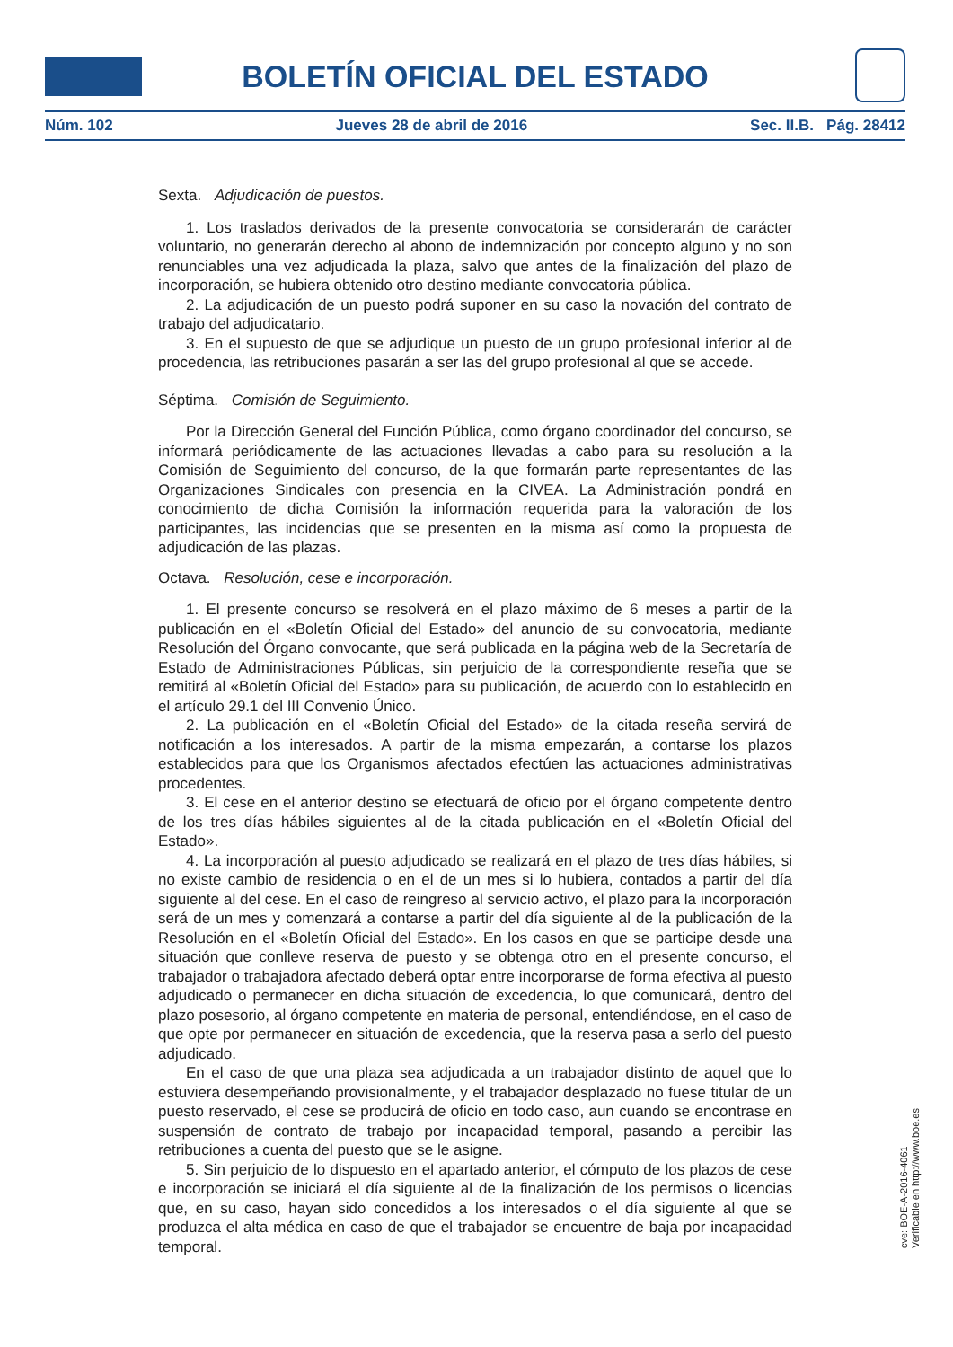BOLETÍN OFICIAL DEL ESTADO
Núm. 102 Jueves 28 de abril de 2016 Sec. II.B. Pág. 28412
Sexta. Adjudicación de puestos.
1. Los traslados derivados de la presente convocatoria se considerarán de carácter voluntario, no generarán derecho al abono de indemnización por concepto alguno y no son renunciables una vez adjudicada la plaza, salvo que antes de la finalización del plazo de incorporación, se hubiera obtenido otro destino mediante convocatoria pública.
2. La adjudicación de un puesto podrá suponer en su caso la novación del contrato de trabajo del adjudicatario.
3. En el supuesto de que se adjudique un puesto de un grupo profesional inferior al de procedencia, las retribuciones pasarán a ser las del grupo profesional al que se accede.
Séptima. Comisión de Seguimiento.
Por la Dirección General del Función Pública, como órgano coordinador del concurso, se informará periódicamente de las actuaciones llevadas a cabo para su resolución a la Comisión de Seguimiento del concurso, de la que formarán parte representantes de las Organizaciones Sindicales con presencia en la CIVEA. La Administración pondrá en conocimiento de dicha Comisión la información requerida para la valoración de los participantes, las incidencias que se presenten en la misma así como la propuesta de adjudicación de las plazas.
Octava. Resolución, cese e incorporación.
1. El presente concurso se resolverá en el plazo máximo de 6 meses a partir de la publicación en el «Boletín Oficial del Estado» del anuncio de su convocatoria, mediante Resolución del Órgano convocante, que será publicada en la página web de la Secretaría de Estado de Administraciones Públicas, sin perjuicio de la correspondiente reseña que se remitirá al «Boletín Oficial del Estado» para su publicación, de acuerdo con lo establecido en el artículo 29.1 del III Convenio Único.
2. La publicación en el «Boletín Oficial del Estado» de la citada reseña servirá de notificación a los interesados. A partir de la misma empezarán, a contarse los plazos establecidos para que los Organismos afectados efectúen las actuaciones administrativas procedentes.
3. El cese en el anterior destino se efectuará de oficio por el órgano competente dentro de los tres días hábiles siguientes al de la citada publicación en el «Boletín Oficial del Estado».
4. La incorporación al puesto adjudicado se realizará en el plazo de tres días hábiles, si no existe cambio de residencia o en el de un mes si lo hubiera, contados a partir del día siguiente al del cese. En el caso de reingreso al servicio activo, el plazo para la incorporación será de un mes y comenzará a contarse a partir del día siguiente al de la publicación de la Resolución en el «Boletín Oficial del Estado». En los casos en que se participe desde una situación que conlleve reserva de puesto y se obtenga otro en el presente concurso, el trabajador o trabajadora afectado deberá optar entre incorporarse de forma efectiva al puesto adjudicado o permanecer en dicha situación de excedencia, lo que comunicará, dentro del plazo posesorio, al órgano competente en materia de personal, entendiéndose, en el caso de que opte por permanecer en situación de excedencia, que la reserva pasa a serlo del puesto adjudicado.
En el caso de que una plaza sea adjudicada a un trabajador distinto de aquel que lo estuviera desempeñando provisionalmente, y el trabajador desplazado no fuese titular de un puesto reservado, el cese se producirá de oficio en todo caso, aun cuando se encontrase en suspensión de contrato de trabajo por incapacidad temporal, pasando a percibir las retribuciones a cuenta del puesto que se le asigne.
5. Sin perjuicio de lo dispuesto en el apartado anterior, el cómputo de los plazos de cese e incorporación se iniciará el día siguiente al de la finalización de los permisos o licencias que, en su caso, hayan sido concedidos a los interesados o el día siguiente al que se produzca el alta médica en caso de que el trabajador se encuentre de baja por incapacidad temporal.
cve: BOE-A-2016-4061
Verificable en http://www.boe.es